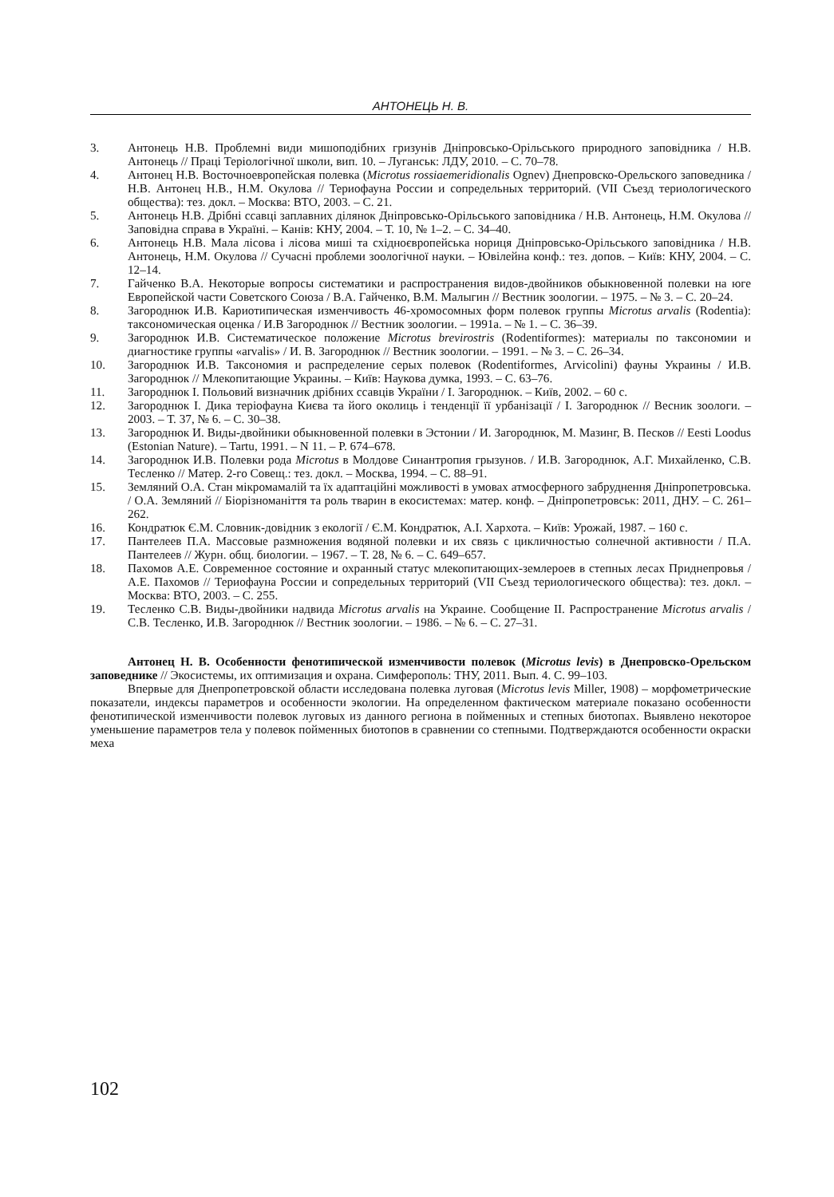АНТОНЕЦЬ Н. В.
3. Антонець Н.В. Проблемні види мишоподібних гризунів Дніпровсько-Орільського природного заповідника / Н.В. Антонець // Праці Теріологічної школи, вип. 10. – Луганськ: ЛДУ, 2010. – С. 70–78.
4. Антонец Н.В. Восточноевропейская полевка (Microtus rossiaemeridionalis Ognev) Днепровско-Орельского заповедника / Н.В. Антонец Н.В., Н.М. Окулова // Териофауна России и сопредельных территорий. (VII Съезд териологического общества): тез. докл. – Москва: ВТО, 2003. – С. 21.
5. Антонець Н.В. Дрібні ссавці заплавних ділянок Дніпровсько-Орільського заповідника / Н.В. Антонець, Н.М. Окулова // Заповідна справа в Україні. – Канів: КНУ, 2004. – Т. 10, № 1–2. – С. 34–40.
6. Антонець Н.В. Мала лісова і лісова миші та східноєвропейська нориця Дніпровсько-Орільського заповідника / Н.В. Антонець, Н.М. Окулова // Сучасні проблеми зоологічної науки. – Ювілейна конф.: тез. допов. – Київ: КНУ, 2004. – С. 12–14.
7. Гайченко В.А. Некоторые вопросы систематики и распространения видов-двойников обыкновенной полевки на юге Европейской части Советского Союза / В.А. Гайченко, В.М. Малыгин // Вестник зоологии. – 1975. – № 3. – С. 20–24.
8. Загороднюк И.В. Кариотипическая изменчивость 46-хромосомных форм полевок группы Microtus arvalis (Rodentia): таксономическая оценка / И.В Загороднюк // Вестник зоологии. – 1991а. – № 1. – С. 36–39.
9. Загороднюк И.В. Систематическое положение Microtus brevirostris (Rodentiformes): материалы по таксономии и диагностике группы «arvalis» / И. В. Загороднюк // Вестник зоологии. – 1991. – № 3. – С. 26–34.
10. Загороднюк И.В. Таксономия и распределение серых полевок (Rodentiformes, Arvicolini) фауны Украины / И.В. Загороднюк // Млекопитающие Украины. – Київ: Наукова думка, 1993. – С. 63–76.
11. Загороднюк І. Польовий визначник дрібних ссавців України / І. Загороднюк. – Київ, 2002. – 60 с.
12. Загороднюк І. Дика теріофауна Києва та його околиць і тенденції її урбанізації / І. Загороднюк // Весник зоологи. – 2003. – Т. 37, № 6. – С. 30–38.
13. Загороднюк И. Виды-двойники обыкновенной полевки в Эстонии / И. Загороднюк, М. Мазинг, В. Песков // Eesti Loodus (Estonian Nature). – Tartu, 1991. – N 11. – P. 674–678.
14. Загороднюк И.В. Полевки рода Microtus в Молдове Синантропия грызунов. / И.В. Загороднюк, А.Г. Михайленко, С.В. Тесленко // Матер. 2-го Совещ.: тез. докл. – Москва, 1994. – С. 88–91.
15. Земляний О.А. Стан мікромамалій та їх адаптаційні можливості в умовах атмосферного забруднення Дніпропетровська. / О.А. Земляний // Біорізноманіття та роль тварин в екосистемах: матер. конф. – Дніпропетровськ: 2011, ДНУ. – С. 261–262.
16. Кондратюк Є.М. Словник-довідник з екології / Є.М. Кондратюк, А.І. Хархота. – Київ: Урожай, 1987. – 160 с.
17. Пантелеев П.А. Массовые размножения водяной полевки и их связь с цикличностью солнечной активности / П.А. Пантелеев // Журн. общ. биологии. – 1967. – Т. 28, № 6. – С. 649–657.
18. Пахомов А.Е. Современное состояние и охранный статус млекопитающих-землероев в степных лесах Приднепровья / А.Е. Пахомов // Териофауна России и сопредельных территорий (VII Съезд териологического общества): тез. докл. – Москва: ВТО, 2003. – С. 255.
19. Тесленко С.В. Виды-двойники надвида Microtus arvalis на Украине. Сообщение II. Распространение Microtus arvalis / С.В. Тесленко, И.В. Загороднюк // Вестник зоологии. – 1986. – № 6. – С. 27–31.
Антонец Н. В. Особенности фенотипической изменчивости полевок (Microtus levis) в Днепровско-Орельском заповеднике // Экосистемы, их оптимизация и охрана. Симферополь: ТНУ, 2011. Вып. 4. С. 99–103.
Впервые для Днепропетровской области исследована полевка луговая (Microtus levis Miller, 1908) – морфометрические показатели, индексы параметров и особенности экологии. На определенном фактическом материале показано особенности фенотипической изменчивости полевок луговых из данного региона в пойменных и степных биотопах. Выявлено некоторое уменьшение параметров тела у полевок пойменных биотопов в сравнении со степными. Подтверждаются особенности окраски меха
102